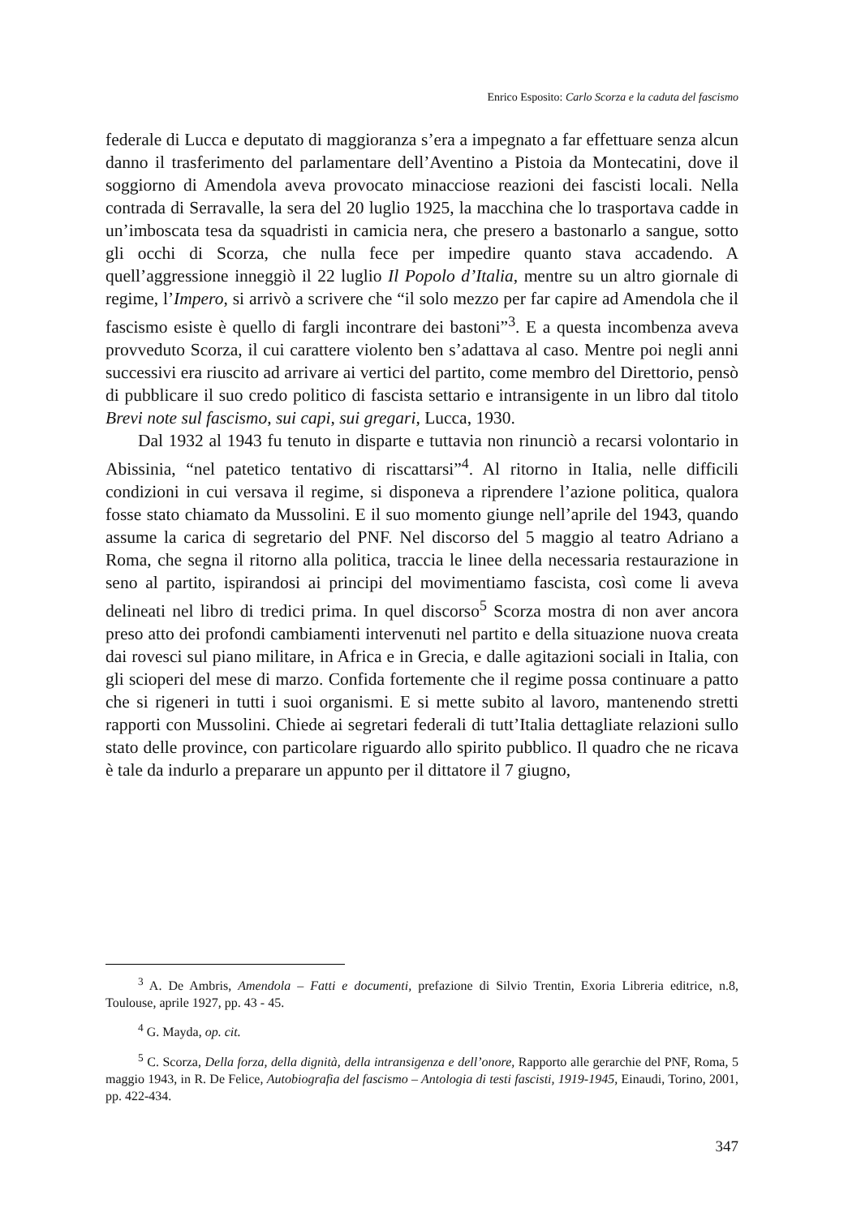Enrico Esposito: Carlo Scorza e la caduta del fascismo
federale di Lucca e deputato di maggioranza s’era a impegnato a far effettuare senza alcun danno il trasferimento del parlamentare dell’Aventino a Pistoia da Montecatini, dove il soggiorno di Amendola aveva provocato minacciose reazioni dei fascisti locali. Nella contrada di Serravalle, la sera del 20 luglio 1925, la macchina che lo trasportava cadde in un’imboscata tesa da squadristi in camicia nera, che presero a bastonarlo a sangue, sotto gli occhi di Scorza, che nulla fece per impedire quanto stava accadendo. A quell’aggressione inneggiò il 22 luglio Il Popolo d’Italia, mentre su un altro giornale di regime, l’Impero, si arrivò a scrivere che “il solo mezzo per far capire ad Amendola che il fascismo esiste è quello di fargli incontrare dei bastoni”<sup>3</sup>. E a questa incombenza aveva provveduto Scorza, il cui carattere violento ben s’adattava al caso. Mentre poi negli anni successivi era riuscito ad arrivare ai vertici del partito, come membro del Direttorio, pensò di pubblicare il suo credo politico di fascista settario e intransigente in un libro dal titolo Brevi note sul fascismo, sui capi, sui gregari, Lucca, 1930.
Dal 1932 al 1943 fu tenuto in disparte e tuttavia non rinunciò a recarsi volontario in Abissinia, “nel patetico tentativo di riscattarsi”<sup>4</sup>. Al ritorno in Italia, nelle difficili condizioni in cui versava il regime, si disponeva a riprendere l’azione politica, qualora fosse stato chiamato da Mussolini. E il suo momento giunge nell’aprile del 1943, quando assume la carica di segretario del PNF. Nel discorso del 5 maggio al teatro Adriano a Roma, che segna il ritorno alla politica, traccia le linee della necessaria restaurazione in seno al partito, ispirandosi ai principi del movimentiamo fascista, così come li aveva delineati nel libro di tredici prima. In quel discorso<sup>5</sup> Scorza mostra di non aver ancora preso atto dei profondi cambiamenti intervenuti nel partito e della situazione nuova creata dai rovesci sul piano militare, in Africa e in Grecia, e dalle agitazioni sociali in Italia, con gli scioperi del mese di marzo. Confida fortemente che il regime possa continuare a patto che si rigeneri in tutti i suoi organismi. E si mette subito al lavoro, mantenendo stretti rapporti con Mussolini. Chiede ai segretari federali di tutt’Italia dettagliate relazioni sullo stato delle province, con particolare riguardo allo spirito pubblico. Il quadro che ne ricava è tale da indurlo a preparare un appunto per il dittatore il 7 giugno,
<sup>3</sup> A. De Ambris, Amendola – Fatti e documenti, prefazione di Silvio Trentin, Exoria Libreria editrice, n.8, Toulouse, aprile 1927, pp. 43 - 45.
<sup>4</sup> G. Mayda, op. cit.
<sup>5</sup> C. Scorza, Della forza, della dignità, della intransigenza e dell’onore, Rapporto alle gerarchie del PNF, Roma, 5 maggio 1943, in R. De Felice, Autobiografia del fascismo – Antologia di testi fascisti, 1919-1945, Einaudi, Torino, 2001, pp. 422-434.
347